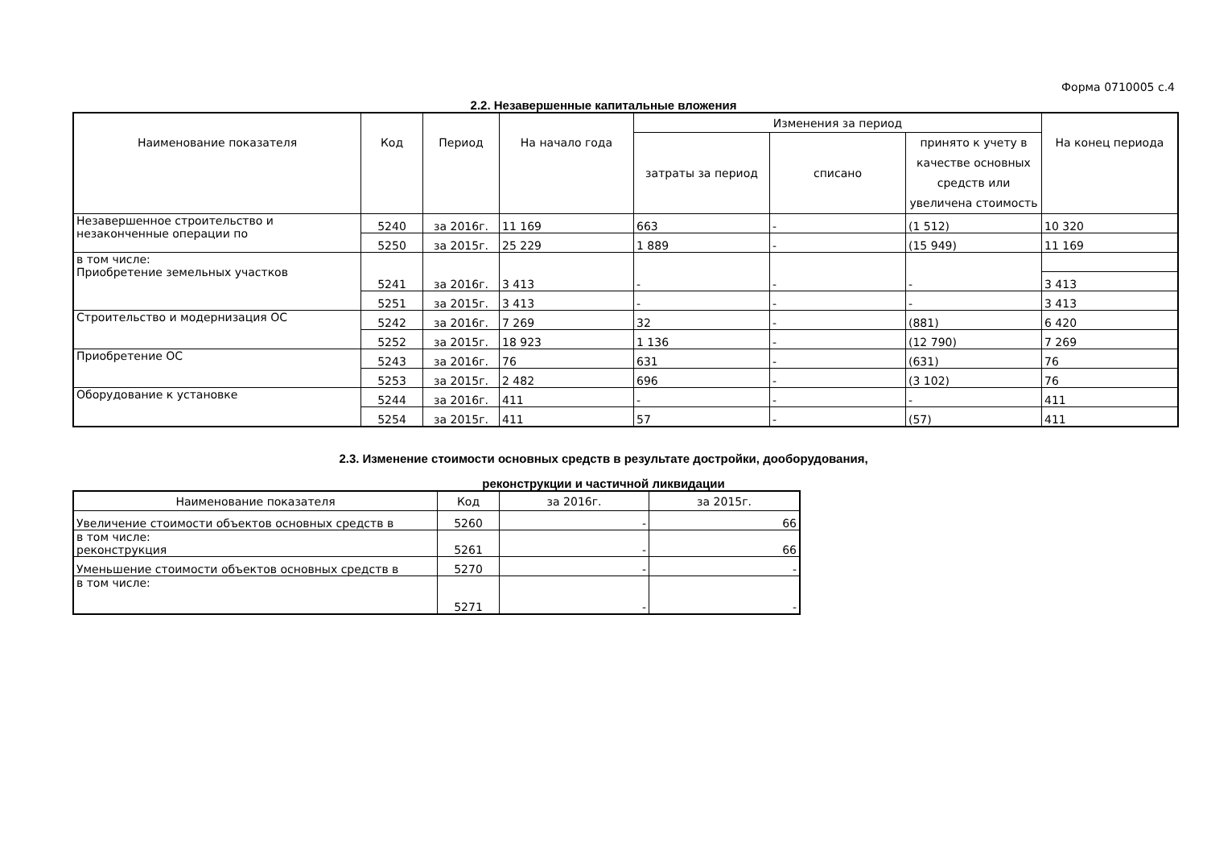Форма 0710005 с.4
2.2. Незавершенные капитальные вложения
| Наименование показателя | Код | Период | На начало года | Изменения за период | | | На конец периода |
| --- | --- | --- | --- | --- | --- | --- | --- |
| | | | | затраты за период | списано | принято к учету в качестве основных средств или увеличена стоимость | |
| Незавершенное строительство и незаконченные операции по | 5240 | за 2016г. | 11 169 | 663 | - | (1 512) | 10 320 |
| | 5250 | за 2015г. | 25 229 | 1 889 | - | (15 949) | 11 169 |
| в том числе: Приобретение земельных участков | 5241 | за 2016г. | 3 413 | - | - | - | |
| | | | | | | | 3 413 |
| | 5251 | за 2015г. | 3 413 | - | - | - | 3 413 |
| Строительство и модернизация ОС | 5242 | за 2016г. | 7 269 | 32 | - | (881) | 6 420 |
| | 5252 | за 2015г. | 18 923 | 1 136 | - | (12 790) | 7 269 |
| Приобретение ОС | 5243 | за 2016г. | 76 | 631 | - | (631) | 76 |
| | 5253 | за 2015г. | 2 482 | 696 | - | (3 102) | 76 |
| Оборудование к установке | 5244 | за 2016г. | 411 | - | - | - | 411 |
| | 5254 | за 2015г. | 411 | 57 | - | (57) | 411 |
2.3. Изменение стоимости основных средств в результате достройки, дооборудования,
реконструкции и частичной ликвидации
| Наименование показателя | Код | за 2016г. | за 2015г. |
| --- | --- | --- | --- |
| Увеличение стоимости объектов основных средств в | 5260 | - | 66 |
| в том числе: реконструкция | 5261 | - | 66 |
| Уменьшение стоимости объектов основных средств в | 5270 | - | - |
| в том числе: | 5271 | - | - |